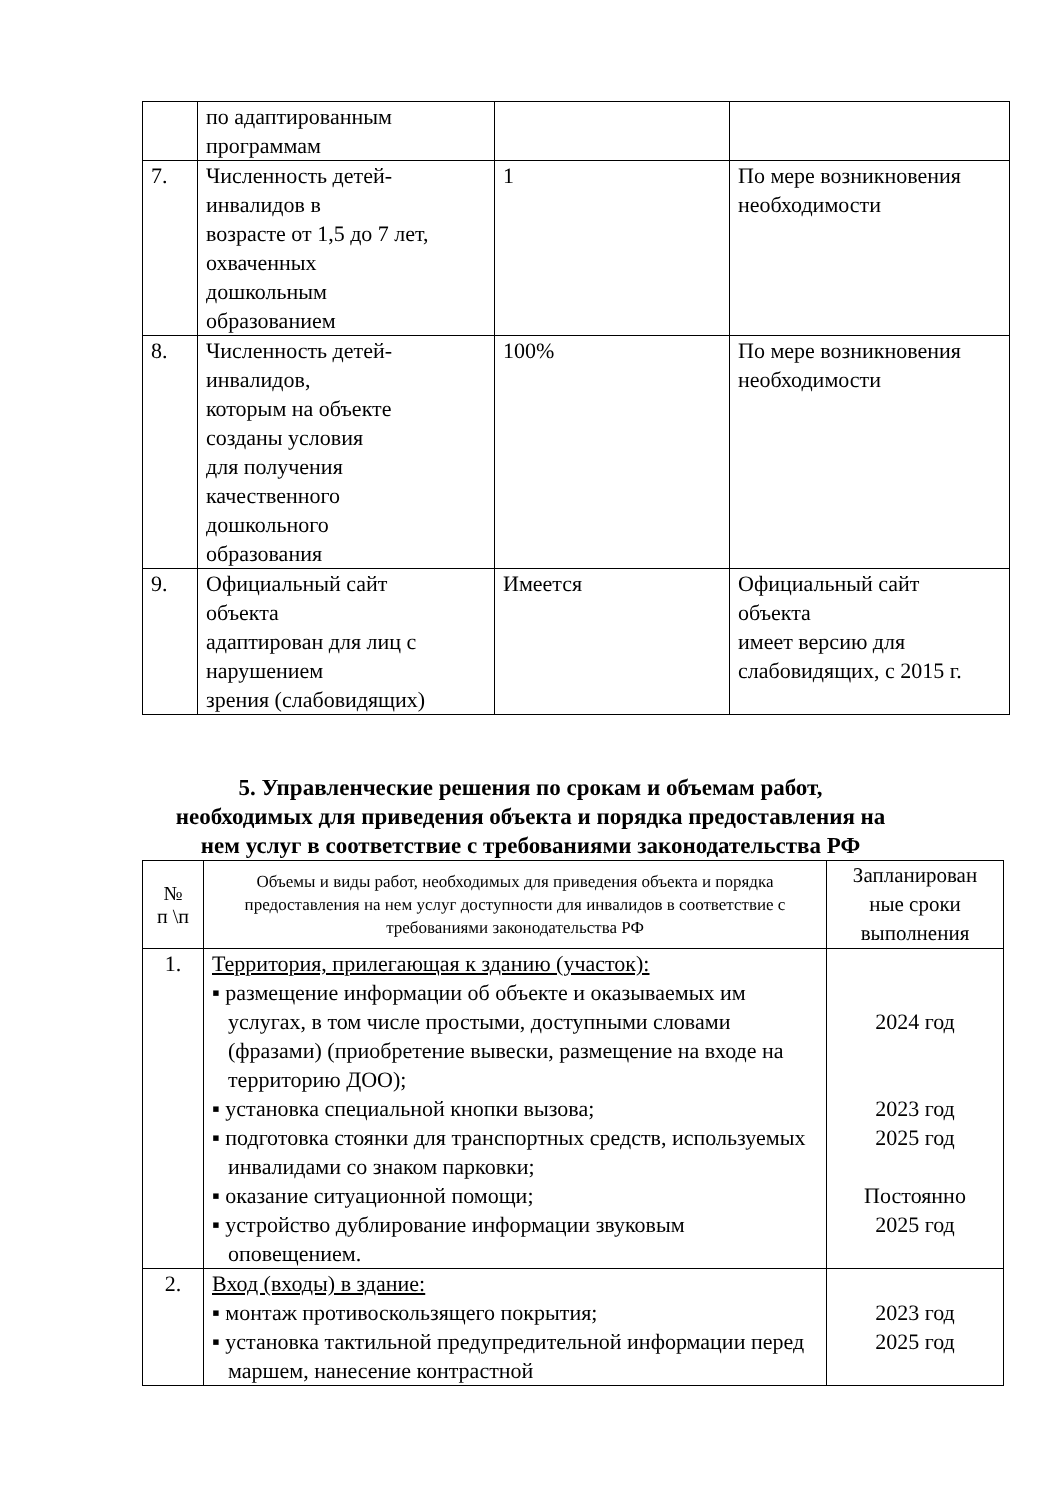| | по адаптированным программам | | |
| 7. | Численность детей- инвалидов в возрасте от 1,5 до 7 лет, охваченных дошкольным образованием | 1 | По мере возникновения необходимости |
| 8. | Численность детей- инвалидов, которым на объекте созданы условия для получения качественного дошкольного образования | 100% | По мере возникновения необходимости |
| 9. | Официальный сайт объекта адаптирован для лиц с нарушением зрения (слабовидящих) | Имеется | Официальный сайт объекта имеет версию для слабовидящих, с 2015 г. |
5. Управленческие решения по срокам и объемам работ,
необходимых для приведения объекта и порядка предоставления на
нем услуг в соответствие с требованиями законодательства РФ
| № п \п | Объемы и виды работ, необходимых для приведения объекта и порядка предоставления на нем услуг доступности для инвалидов в соответствие с требованиями законодательства РФ | Запланирован ные сроки выполнения |
| --- | --- | --- |
| 1. | Территория, прилегающая к зданию (участок): ▪ размещение информации об объекте и оказываемых им услугах, в том числе простыми, доступными словами (фразами) (приобретение вывески, размещение на входе на территорию ДОО); ▪ установка специальной кнопки вызова; ▪ подготовка стоянки для транспортных средств, используемых инвалидами со знаком парковки; ▪ оказание ситуационной помощи; ▪ устройство дублирование информации звуковым оповещением. | 2024 год 2023 год 2025 год Постоянно 2025 год |
| 2. | Вход (входы) в здание: ▪ монтаж противоскользящего покрытия; ▪ установка тактильной предупредительной информации перед маршем, нанесение контрастной | 2023 год 2025 год |